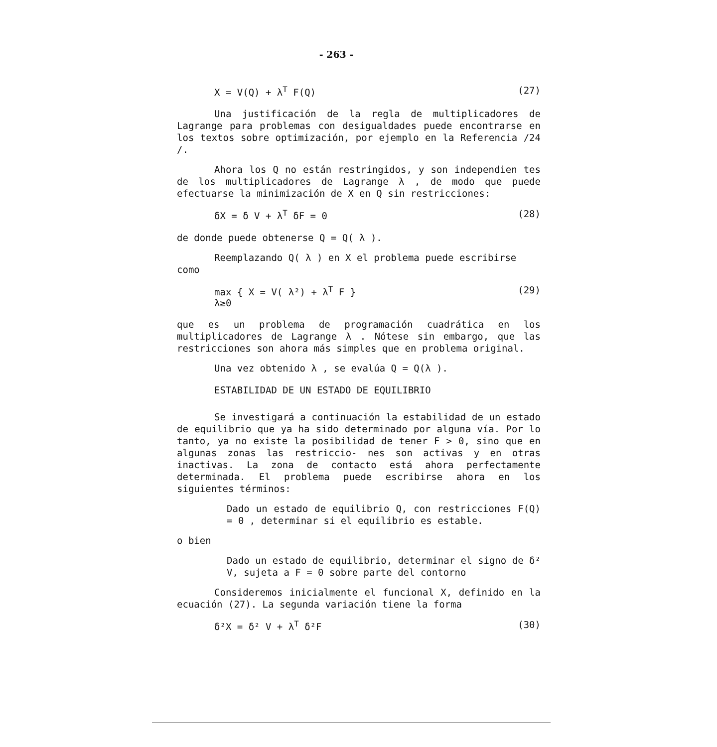- 263 -
X = V(Q) + λ<sup>T</sup> F(Q) (27)
Una justificación de la regla de multiplicadores de Lagrange para problemas con desigualdades puede encontrarse en los textos sobre optimización, por ejemplo en la Referencia /24 /.
Ahora los Q no están restringidos, y son independien tes de los multiplicadores de Lagrange λ , de modo que puede efectuarse la minimización de X en Q sin restricciones:
δX = δ V + λ<sup>T</sup> δF = 0 (28)
de donde puede obtenerse Q = Q( λ ).
Reemplazando Q( λ ) en X el problema puede escribirse
como
max { X = V( λ²) + λ<sup>T</sup> F }
λ≥0 (29)
que es un problema de programación cuadrática en los multiplicadores de Lagrange λ . Nótese sin embargo, que las restricciones son ahora más simples que en problema original.
Una vez obtenido λ , se evalúa Q = Q(λ ).
ESTABILIDAD DE UN ESTADO DE EQUILIBRIO
Se investigará a continuación la estabilidad de un estado de equilibrio que ya ha sido determinado por alguna vía. Por lo tanto, ya no existe la posibilidad de tener F > 0, sino que en algunas zonas las restriccio- nes son activas y en otras inactivas. La zona de contacto está ahora perfectamente determinada. El problema puede escribirse ahora en los siguientes términos:
Dado un estado de equilibrio Q, con restricciones F(Q) = 0 , determinar si el equilibrio es estable.
o bien
Dado un estado de equilibrio, determinar el signo de δ² V, sujeta a F = 0 sobre parte del contorno
Consideremos inicialmente el funcional X, definido en la ecuación (27). La segunda variación tiene la forma
δ²X = δ² V + λ<sup>T</sup> δ²F (30)